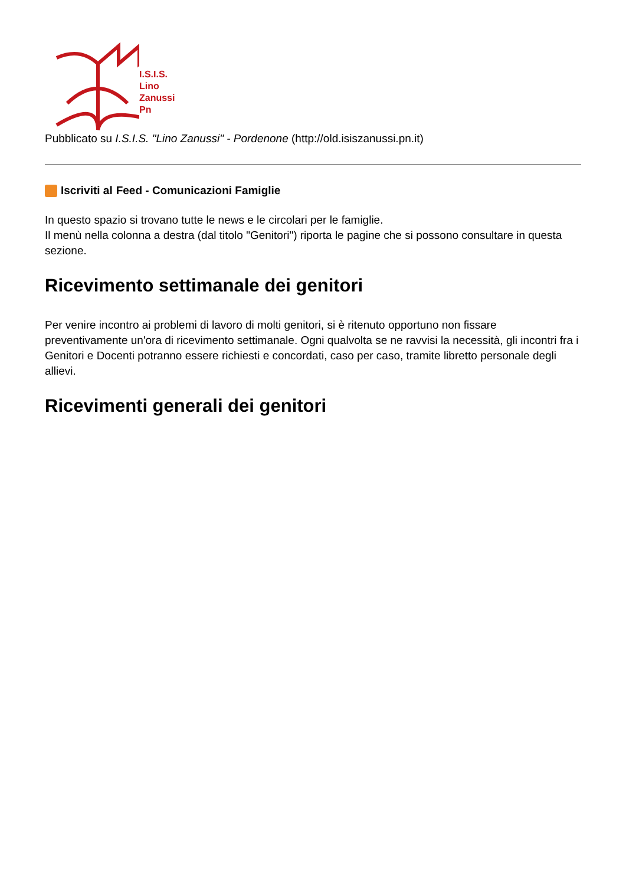I.S.I.S.
Lino
Zanussi
Pn
Pubblicato su I.S.I.S. "Lino Zanussi" - Pordenone (http://old.isiszanussi.pn.it)
Iscriviti al Feed - Comunicazioni Famiglie
In questo spazio si trovano tutte le news e le circolari per le famiglie.
Il menù nella colonna a destra (dal titolo "Genitori") riporta le pagine che si possono consultare in questa sezione.
Ricevimento settimanale dei genitori
Per venire incontro ai problemi di lavoro di molti genitori, si è ritenuto opportuno non fissare preventivamente un'ora di ricevimento settimanale. Ogni qualvolta se ne ravvisi la necessità, gli incontri fra i Genitori e Docenti potranno essere richiesti e concordati, caso per caso, tramite libretto personale degli allievi.
Ricevimenti generali dei genitori